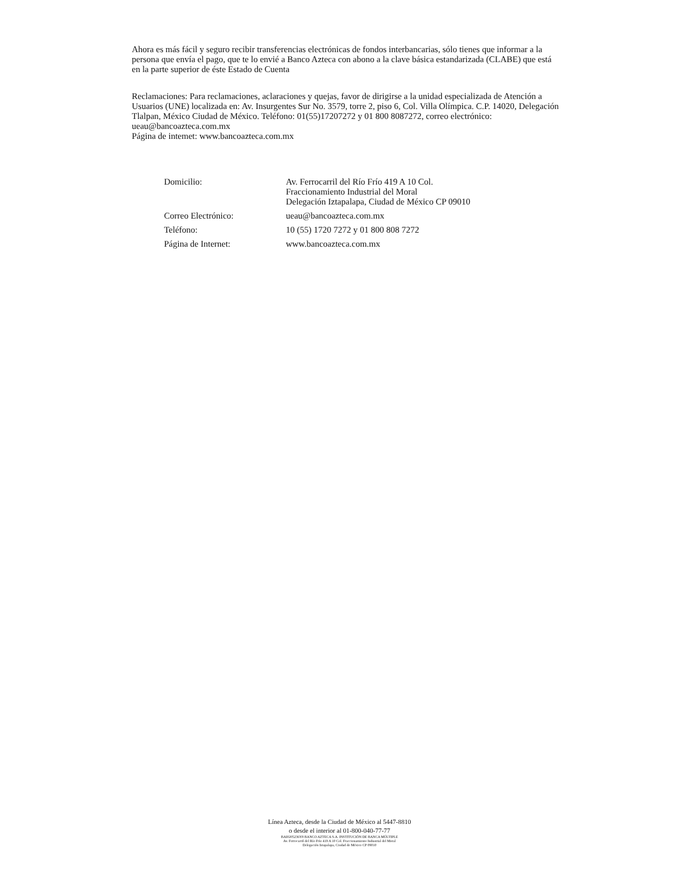Ahora es más fácil y seguro recibir transferencias electrónicas de fondos interbancarias, sólo tienes que informar a la persona que envía el pago, que te lo envié a Banco Azteca con abono a la clave básica estandarizada (CLABE) que está en la parte superior de éste Estado de Cuenta
Reclamaciones: Para reclamaciones, aclaraciones y quejas, favor de dirigirse a la unidad especializada de Atención a Usuarios (UNE) localizada en: Av. Insurgentes Sur No. 3579, torre 2, piso 6, Col. Villa Olímpica. C.P. 14020, Delegación Tlalpan, México Ciudad de México. Teléfono: 01(55)17207272 y 01 800 8087272, correo electrónico: ueau@bancoazteca.com.mx
Página de intemet: www.bancoazteca.com.mx
| Domicilio: | Av. Ferrocarril del Río Frío 419 A 10 Col. Fraccionamiento Industrial del Moral Delegación Iztapalapa, Ciudad de México CP 09010 |
| Correo Electrónico: | ueau@bancoazteca.com.mx |
| Teléfono: | 10 (55) 1720 7272 y 01 800 808 7272 |
| Página de Internet: | www.bancoazteca.com.mx |
Línea Azteca, desde la Ciudad de México al 5447-8810
o desde el interior al 01-800-040-77-77
BAI0205236Y8 BANCO AZTECA S.A. INSTITUCIÓN DE BANCA MÚLTIPLE
Av. Ferrocarril del Río Frío 419 A 10 Col. Fraccionamiento Industrial del Moral
Delegación Iztapalapa, Ciudad de México CP 09010